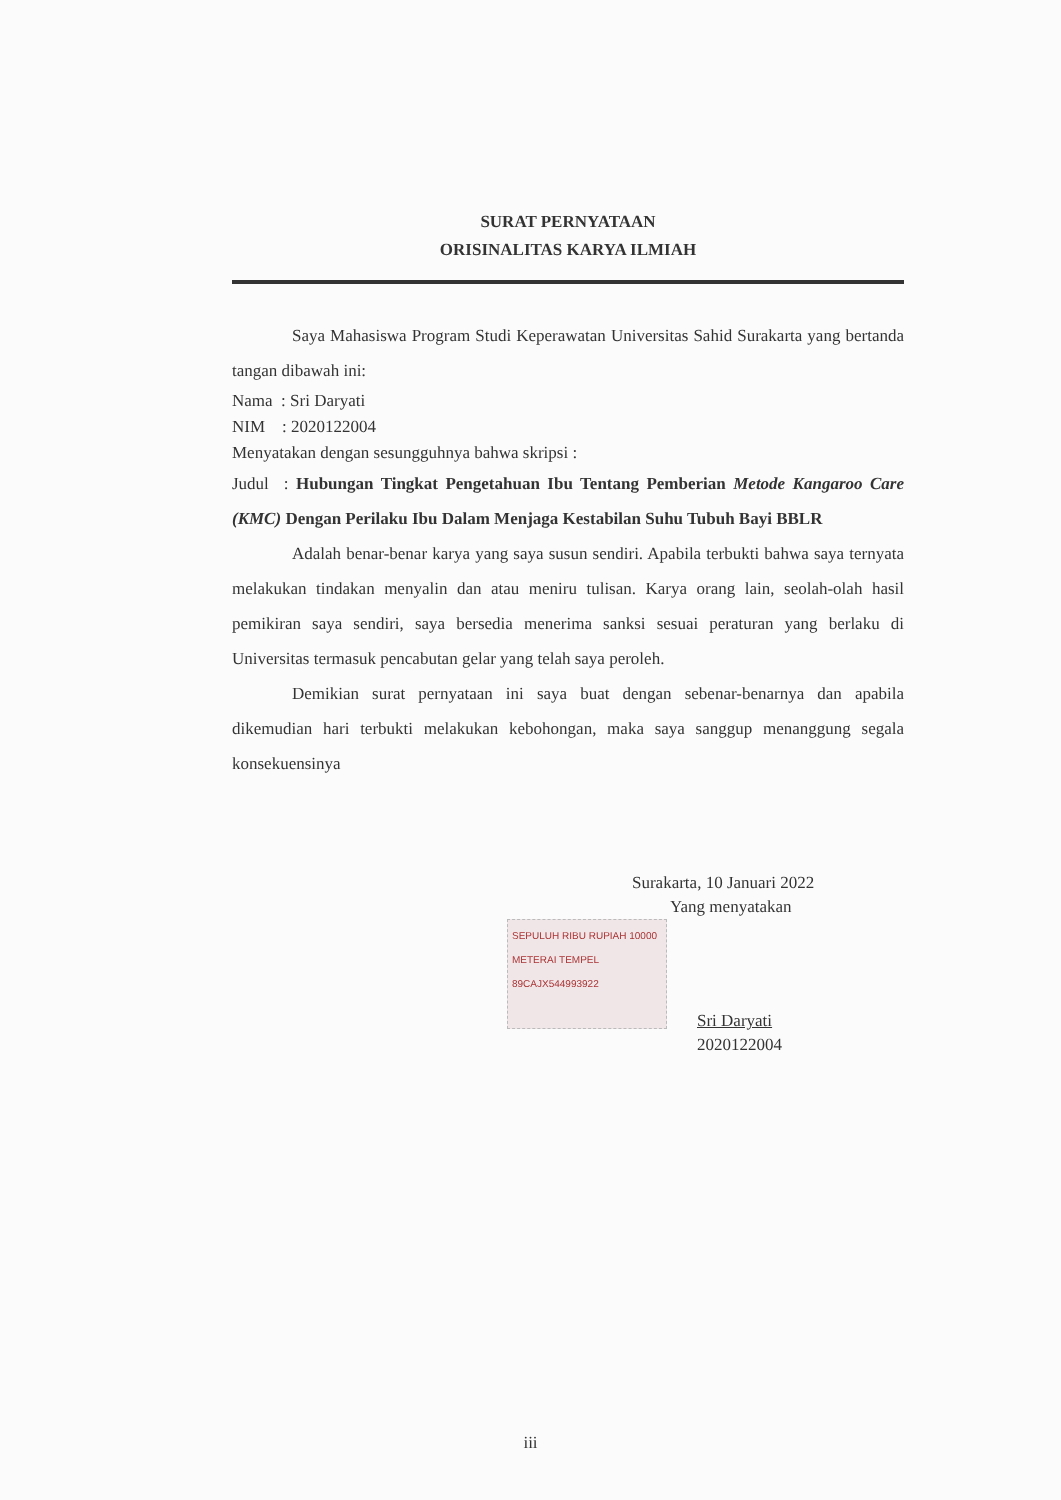SURAT PERNYATAAN
ORISINALITAS KARYA ILMIAH
Saya Mahasiswa Program Studi Keperawatan Universitas Sahid Surakarta yang bertanda tangan dibawah ini:
Nama : Sri Daryati
NIM : 2020122004
Menyatakan dengan sesungguhnya bahwa skripsi :
Judul : Hubungan Tingkat Pengetahuan Ibu Tentang Pemberian Metode Kangaroo Care (KMC) Dengan Perilaku Ibu Dalam Menjaga Kestabilan Suhu Tubuh Bayi BBLR
Adalah benar-benar karya yang saya susun sendiri. Apabila terbukti bahwa saya ternyata melakukan tindakan menyalin dan atau meniru tulisan. Karya orang lain, seolah-olah hasil pemikiran saya sendiri, saya bersedia menerima sanksi sesuai peraturan yang berlaku di Universitas termasuk pencabutan gelar yang telah saya peroleh.
Demikian surat pernyataan ini saya buat dengan sebenar-benarnya dan apabila dikemudian hari terbukti melakukan kebohongan, maka saya sanggup menanggung segala konsekuensinya
Surakarta, 10 Januari 2022
Yang menyatakan
SEPULUH RIBU RUPIAH 10000
METERAI TEMPEL
89CAJX544993922
Sri Daryati
2020122004
iii